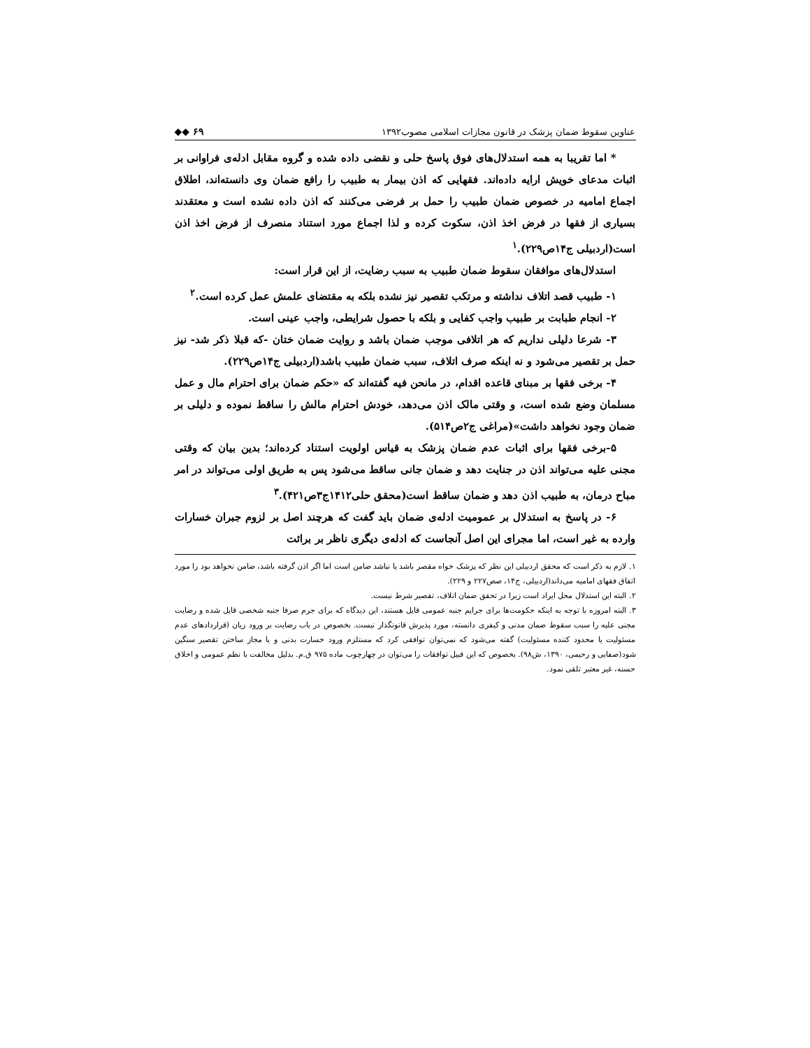عناوین سقوط ضمان پزشک در قانون مجازات اسلامی مصوب۱۳۹۲ ◆◆ ۶۹
* اما تقریبا به همه استدلال‌های فوق پاسخ حلی و نقضی داده شده و گروه مقابل ادله‌ی فراوانی بر اثبات مدعای خویش ارایه داده‌اند. فقهایی که اذن بیمار به طبیب را رافع ضمان وی دانسته‌اند، اطلاق اجماع امامیه در خصوص ضمان طبیب را حمل بر فرضی می‌کنند که اذن داده نشده است و معتقدند بسیاری از فقها در فرض اخذ اذن، سکوت کرده و لذا اجماع مورد استناد منصرف از فرض اخذ اذن است(اردبیلی ج۱۴ص۲۲۹).<sup>۱</sup>
استدلال‌های موافقان سقوط ضمان طبیب به سبب رضایت، از این قرار است:
۱- طبیب قصد اتلاف نداشته و مرتکب تقصیر نیز نشده بلکه به مقتضای علمش عمل کرده است.<sup>۲</sup>
۲- انجام طبابت بر طبیب واجب کفایی و بلکه با حصول شرایطی، واجب عینی است.
۳- شرعا دلیلی نداریم که هر اتلافی موجب ضمان باشد و روایت ضمان ختان -که قبلا ذکر شد- نیز حمل بر تقصیر می‌شود و نه اینکه صرف اتلاف، سبب ضمان طبیب باشد(اردبیلی ج۱۴ص۲۲۹).
۴- برخی فقها بر مبنای قاعده اقدام، در مانحن فیه گفته‌اند که «حکم ضمان برای احترام مال و عمل مسلمان وضع شده است، و وقتی مالک اذن می‌دهد، خودش احترام مالش را ساقط نموده و دلیلی بر ضمان وجود نخواهد داشت»(مراغی ج۲ص۵۱۴).
۵-برخی فقها برای اثبات عدم ضمان پزشک به قیاس اولویت استناد کرده‌اند؛ بدین بیان که وقتی مجنی علیه می‌تواند اذن در جنایت دهد و ضمان جانی ساقط می‌شود پس به طریق اولی می‌تواند در امر مباح درمان، به طبیب اذن دهد و ضمان ساقط است(محقق حلی۱۴۱۲ج۳ص۴۲۱).<sup>۳</sup>
۶- در پاسخ به استدلال بر عمومیت ادله‌ی ضمان باید گفت که هرچند اصل بر لزوم جبران خسارات وارده به غیر است، اما مجرای این اصل آنجاست که ادله‌ی دیگری ناظر بر برائت
۱. لازم به ذکر است که محقق اردبیلی این نظر که پزشک خواه مقصر باشد یا نباشد ضامن است اما اگر اذن گرفته باشد، ضامن نخواهد بود را مورد اتفاق فقهای امامیه می‌داند(اردبیلی، ج۱۴، صص۲۲۷ و ۲۲۹).
۲. البته این استدلال محل ایراد است زیرا در تحقق ضمان اتلاف، تقصیر شرط نیست.
۳. البته امروزه با توجه به اینکه حکومت‌ها برای جرایم جنبه عمومی قایل هستند، این دیدگاه که برای جرم صرفا جنبه شخصی قایل شده و رضایت مجنی علیه را سبب سقوط ضمان مدنی و کیفری دانسته، مورد پذیرش قانونگذار نیست. بخصوص در باب رضایت بر ورود زیان (قراردادهای عدم مسئولیت یا محدود کننده مسئولیت) گفته می‌شود که نمی‌توان توافقی کرد که مستلزم ورود خسارت بدنی و یا مجاز ساختن تقصیر سنگین شود(صفایی و رحیمی، ۱۳۹۰، ش۹۸). بخصوص که این قبیل توافقات را می‌توان در چهارچوب ماده ۹۷۵ ق.م. بدلیل مخالفت با نظم عمومی و اخلاق حسنه، غیر معتبر تلقی نمود.